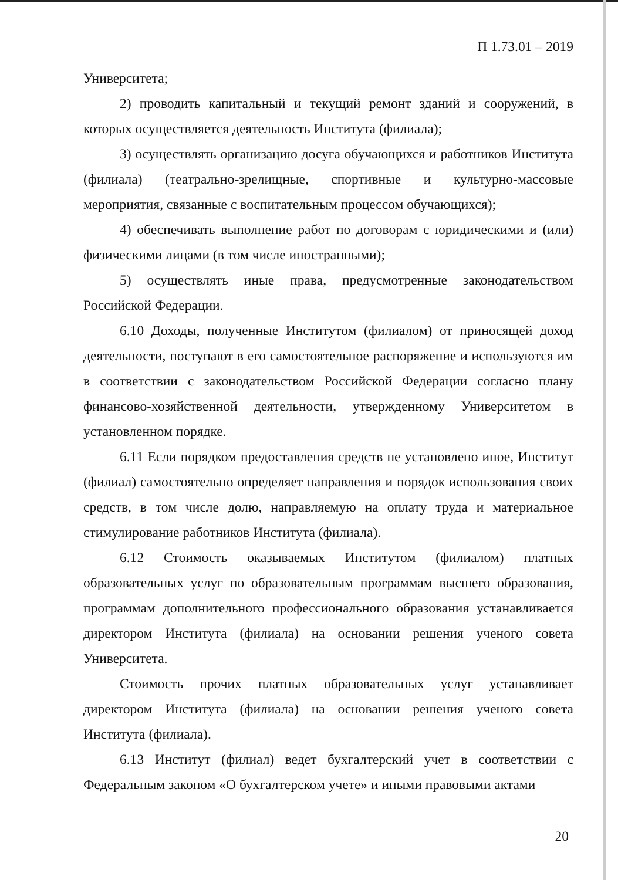П 1.73.01 – 2019
Университета;
2) проводить капитальный и текущий ремонт зданий и сооружений, в которых осуществляется деятельность Института (филиала);
3) осуществлять организацию досуга обучающихся и работников Института (филиала) (театрально-зрелищные, спортивные и культурно-массовые мероприятия, связанные с воспитательным процессом обучающихся);
4) обеспечивать выполнение работ по договорам с юридическими и (или) физическими лицами (в том числе иностранными);
5) осуществлять иные права, предусмотренные законодательством Российской Федерации.
6.10 Доходы, полученные Институтом (филиалом) от приносящей доход деятельности, поступают в его самостоятельное распоряжение и используются им в соответствии с законодательством Российской Федерации согласно плану финансово-хозяйственной деятельности, утвержденному Университетом в установленном порядке.
6.11 Если порядком предоставления средств не установлено иное, Институт (филиал) самостоятельно определяет направления и порядок использования своих средств, в том числе долю, направляемую на оплату труда и материальное стимулирование работников Института (филиала).
6.12 Стоимость оказываемых Институтом (филиалом) платных образовательных услуг по образовательным программам высшего образования, программам дополнительного профессионального образования устанавливается директором Института (филиала) на основании решения ученого совета Университета.
Стоимость прочих платных образовательных услуг устанавливает директором Института (филиала) на основании решения ученого совета Института (филиала).
6.13 Институт (филиал) ведет бухгалтерский учет в соответствии с Федеральным законом «О бухгалтерском учете» и иными правовыми актами
20